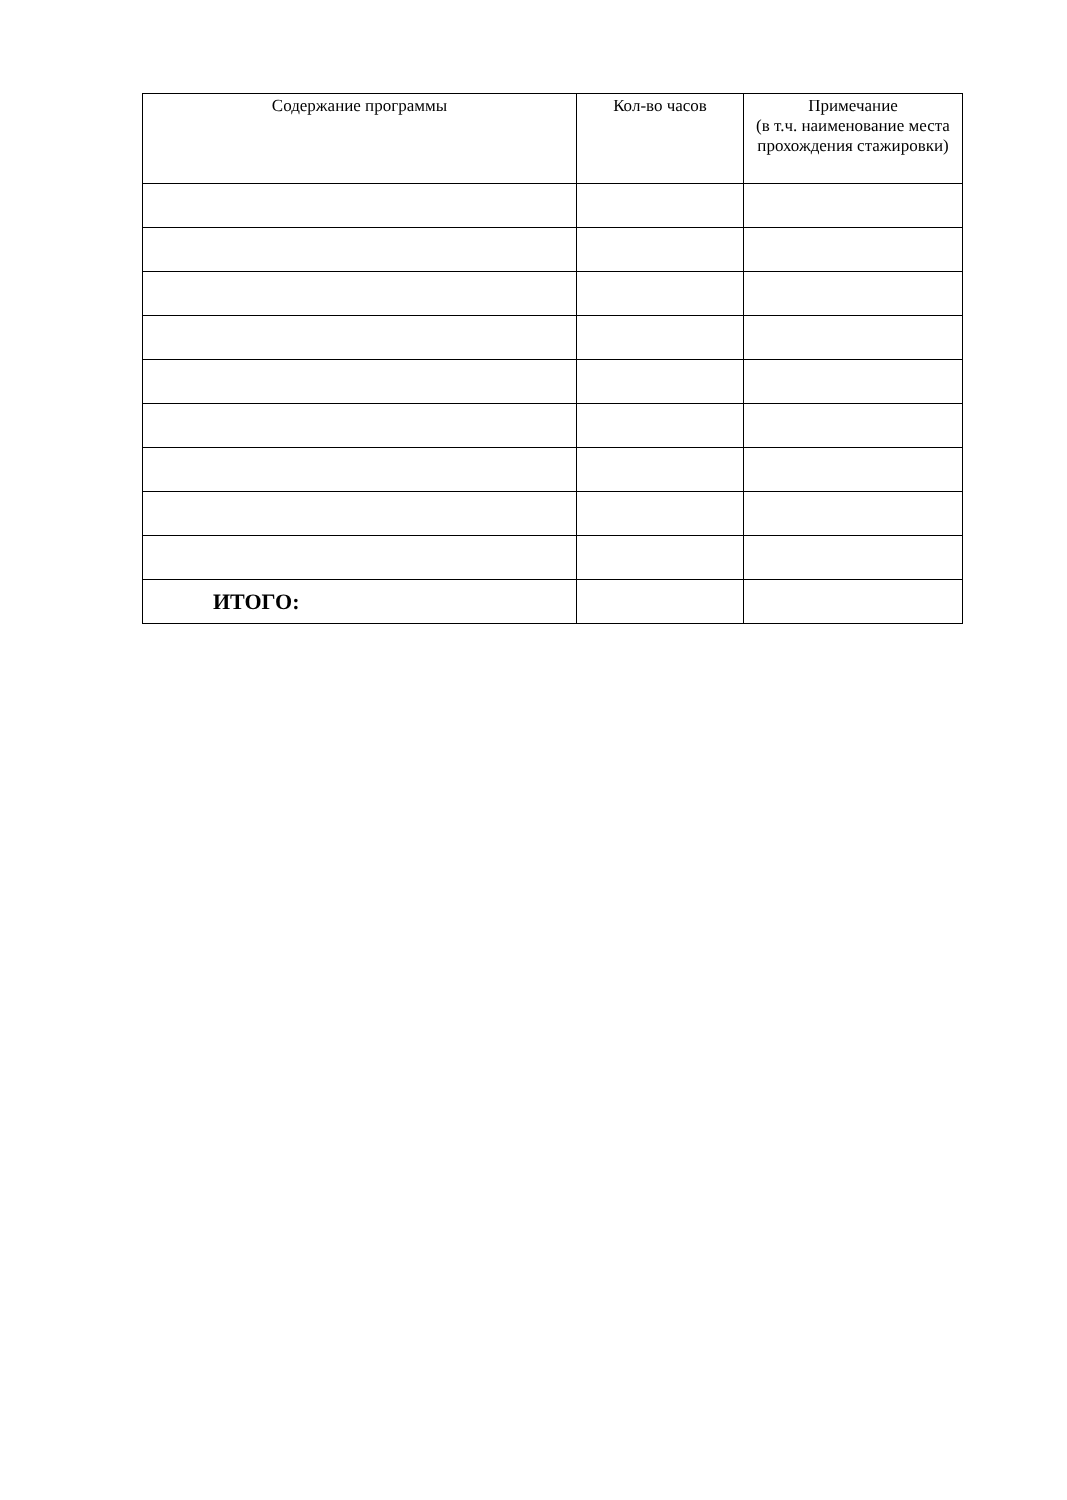| Содержание программы | Кол-во часов | Примечание (в т.ч. наименование места прохождения стажировки) |
| --- | --- | --- |
| ИТОГО: | | |